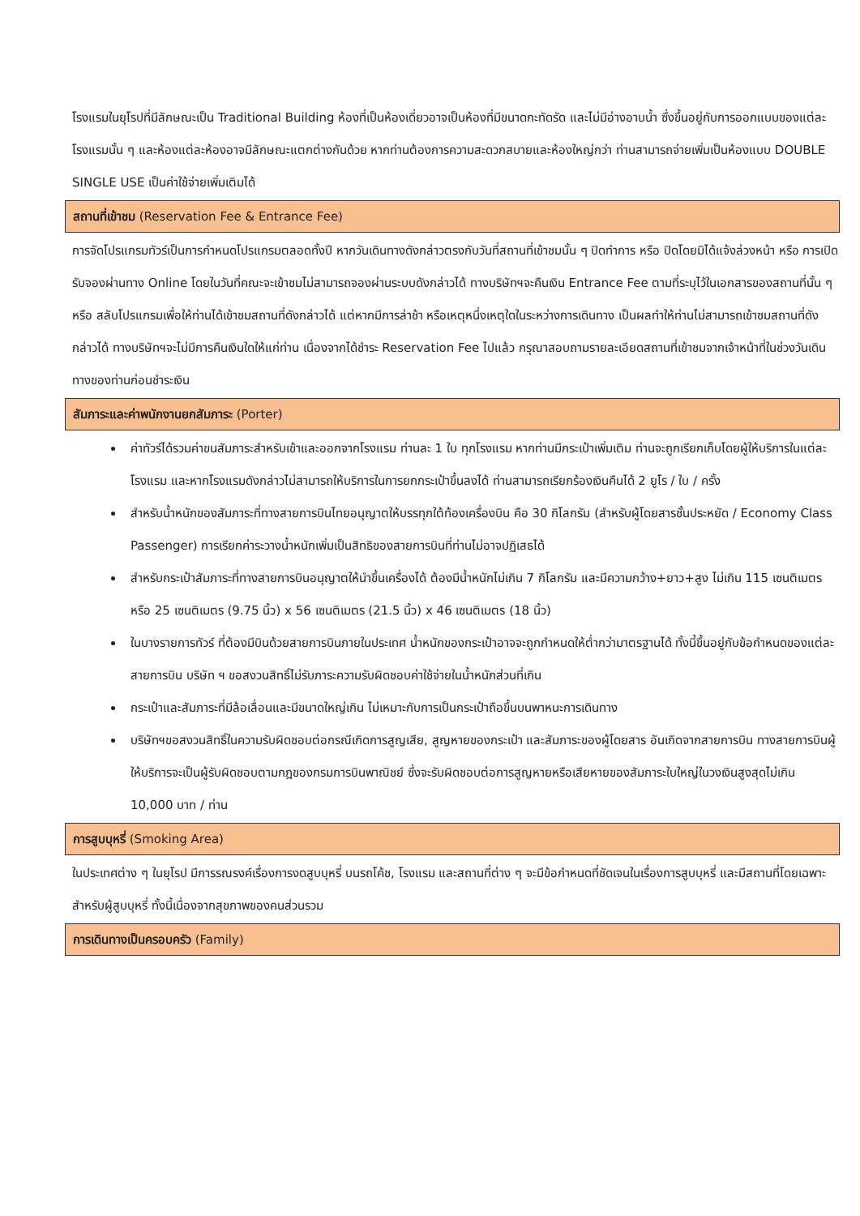โรงแรมในยุโรปที่มีลักษณะเป็น Traditional Building ห้องที่เป็นห้องเดี่ยวอาจเป็นห้องที่มีขนาดกะทัดรัด และไม่มีอ่างอาบน้ำ ซึ่งขึ้นอยู่กับการออกแบบของแต่ละโรงแรมนั้น ๆ และห้องแต่ละห้องอาจมีลักษณะแตกต่างกันด้วย หากท่านต้องการความสะดวกสบายและห้องใหญ่กว่า ท่านสามารถจ่ายเพิ่มเป็นห้องแบบ DOUBLE SINGLE USE เป็นค่าใช้จ่ายเพิ่มเติมได้
สถานที่เข้าชม (Reservation Fee & Entrance Fee)
การจัดโปรแกรมทัวร์เป็นการกำหนดโปรแกรมตลอดทั้งปี หากวันเดินทางดังกล่าวตรงกับวันที่สถานที่เข้าชมนั้น ๆ ปิดทำการ หรือ ปิดโดยมิได้แจ้งล่วงหน้า หรือ การเปิดรับจองผ่านทาง Online โดยในวันที่คณะจะเข้าชมไม่สามารถจองผ่านระบบดังกล่าวได้ ทางบริษัทฯจะคืนเงิน Entrance Fee ตามที่ระบุไว้ในเอกสารของสถานที่นั้น ๆ หรือ สลับโปรแกรมเพื่อให้ท่านได้เข้าชมสถานที่ดังกล่าวได้ แต่หากมีการล่าช้า หรือเหตุหนึ่งเหตุใดในระหว่างการเดินทาง เป็นผลทำให้ท่านไม่สามารถเข้าชมสถานที่ดังกล่าวได้ ทางบริษัทฯจะไม่มีการคืนเงินใดให้แก่ท่าน เนื่องจากได้ชำระ Reservation Fee ไปแล้ว กรุณาสอบถามรายละเอียดสถานที่เข้าชมจากเจ้าหน้าที่ในช่วงวันเดินทางของท่านก่อนชำระเงิน
สัมภาระและค่าพนักงานยกสัมภาระ (Porter)
ค่าทัวร์ได้รวมค่าขนสัมภาระสำหรับเข้าและออกจากโรงแรม ท่านละ 1 ใบ ทุกโรงแรม หากท่านมีกระเป๋าเพิ่มเติม ท่านจะถูกเรียกเก็บโดยผู้ให้บริการในแต่ละโรงแรม และหากโรงแรมดังกล่าวไม่สามารถให้บริการในการยกกระเป๋าขึ้นลงได้ ท่านสามารถเรียกร้องเงินคืนได้ 2 ยูโร / ใบ / ครั้ง
สำหรับน้ำหนักของสัมภาระที่ทางสายการบินไทยอนุญาตให้บรรทุกใต้ท้องเครื่องบิน คือ 30 กิโลกรัม (สำหรับผู้โดยสารชั้นประหยัด / Economy Class Passenger) การเรียกค่าระวางน้ำหนักเพิ่มเป็นสิทธิของสายการบินที่ท่านไม่อาจปฏิเสธได้
สำหรับกระเป๋าสัมภาระที่ทางสายการบินอนุญาตให้นำขึ้นเครื่องได้ ต้องมีน้ำหนักไม่เกิน 7 กิโลกรัม และมีความกว้าง+ยาว+สูง ไม่เกิน 115 เซนติเมตร หรือ 25 เซนติเมตร (9.75 นิ้ว) x 56 เซนติเมตร (21.5 นิ้ว) x 46 เซนติเมตร (18 นิ้ว)
ในบางรายการทัวร์ ที่ต้องมีบินด้วยสายการบินภายในประเทศ น้ำหนักของกระเป๋าอาจจะถูกกำหนดให้ต่ำกว่ามาตรฐานได้ ทั้งนี้ขึ้นอยู่กับข้อกำหนดของแต่ละสายการบิน บริษัท ฯ ขอสงวนสิทธิ์ไม่รับภาระความรับผิดชอบค่าใช้จ่ายในน้ำหนักส่วนที่เกิน
กระเป๋าและสัมภาระที่มีล้อเลื่อนและมีขนาดใหญ่เกิน ไม่เหมาะกับการเป็นกระเป๋าถือขึ้นบนพาหนะการเดินทาง
บริษัทฯขอสงวนสิทธิ์ในความรับผิดชอบต่อกรณีเกิดการสูญเสีย, สูญหายของกระเป๋า และสัมภาระของผู้โดยสาร อันเกิดจากสายการบิน ทางสายการบินผู้ให้บริการจะเป็นผู้รับผิดชอบตามกฎของกรมการบินพาณิชย์ ซึ่งจะรับผิดชอบต่อการสูญหายหรือเสียหายของสัมภาระใบใหญ่ในวงเงินสูงสุดไม่เกิน 10,000 บาท / ท่าน
การสูบบุหรี่ (Smoking Area)
ในประเทศต่าง ๆ ในยุโรป มีการรณรงค์เรื่องการงดสูบบุหรี่ บนรถโค้ช, โรงแรม และสถานที่ต่าง ๆ จะมีข้อกำหนดที่ชัดเจนในเรื่องการสูบบุหรี่ และมีสถานที่โดยเฉพาะสำหรับผู้สูบบุหรี่ ทั้งนี้เนื่องจากสุขภาพของคนส่วนรวม
การเดินทางเป็นครอบครัว (Family)